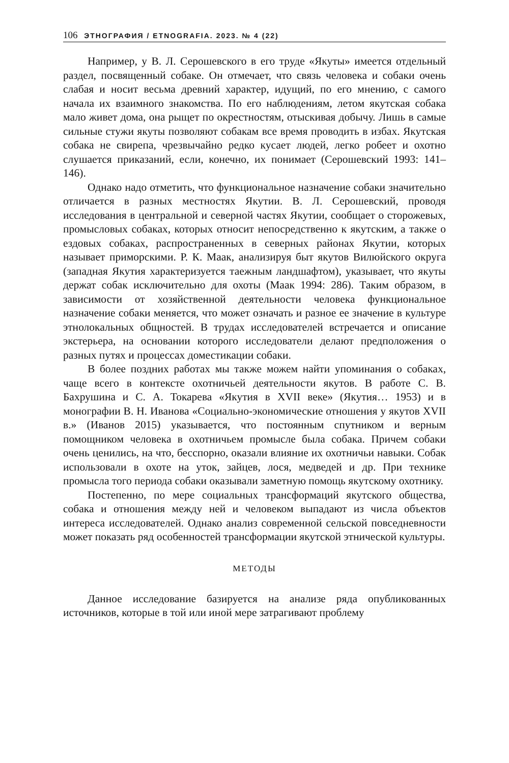106 ЭТНОГРАФИЯ / ETNOGRAFIA. 2023. № 4 (22)
Например, у В. Л. Серошевского в его труде «Якуты» имеется отдельный раздел, посвященный собаке. Он отмечает, что связь человека и собаки очень слабая и носит весьма древний характер, идущий, по его мнению, с самого начала их взаимного знакомства. По его наблюдениям, летом якутская собака мало живет дома, она рыщет по окрестностям, отыскивая добычу. Лишь в самые сильные стужи якуты позволяют собакам все время проводить в избах. Якутская собака не свирепа, чрезвычайно редко кусает людей, легко робеет и охотно слушается приказаний, если, конечно, их понимает (Серошевский 1993: 141–146).
Однако надо отметить, что функциональное назначение собаки значительно отличается в разных местностях Якутии. В. Л. Серошевский, проводя исследования в центральной и северной частях Якутии, сообщает о сторожевых, промысловых собаках, которых относит непосредственно к якутским, а также о ездовых собаках, распространенных в северных районах Якутии, которых называет приморскими. Р. К. Маак, анализируя быт якутов Вилюйского округа (западная Якутия характеризуется таежным ландшафтом), указывает, что якуты держат собак исключительно для охоты (Маак 1994: 286). Таким образом, в зависимости от хозяйственной деятельности человека функциональное назначение собаки меняется, что может означать и разное ее значение в культуре этнолокальных общностей. В трудах исследователей встречается и описание экстерьера, на основании которого исследователи делают предположения о разных путях и процессах доместикации собаки.
В более поздних работах мы также можем найти упоминания о собаках, чаще всего в контексте охотничьей деятельности якутов. В работе С. В. Бахрушина и С. А. Токарева «Якутия в XVII веке» (Якутия… 1953) и в монографии В. Н. Иванова «Социально-экономические отношения у якутов XVII в.» (Иванов 2015) указывается, что постоянным спутником и верным помощником человека в охотничьем промысле была собака. Причем собаки очень ценились, на что, бесспорно, оказали влияние их охотничьи навыки. Собак использовали в охоте на уток, зайцев, лося, медведей и др. При технике промысла того периода собаки оказывали заметную помощь якутскому охотнику.
Постепенно, по мере социальных трансформаций якутского общества, собака и отношения между ней и человеком выпадают из числа объектов интереса исследователей. Однако анализ современной сельской повседневности может показать ряд особенностей трансформации якутской этнической культуры.
МЕТОДЫ
Данное исследование базируется на анализе ряда опубликованных источников, которые в той или иной мере затрагивают проблему